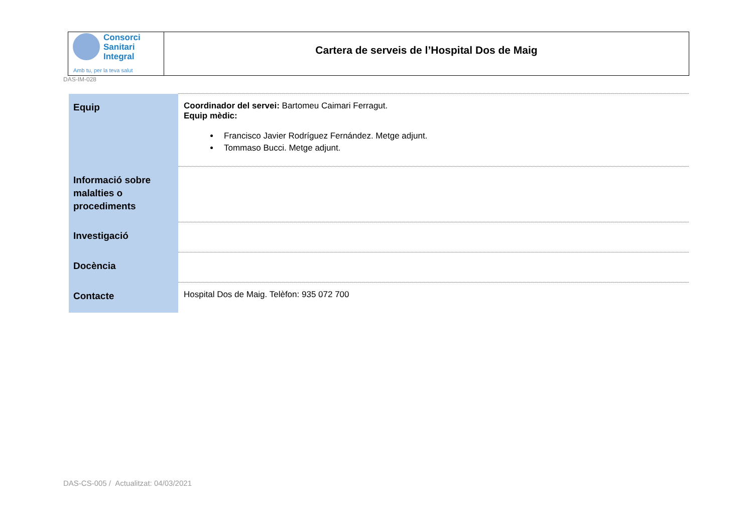Consorci
Sanitari
Integral
Amb tu, per la teva salut
Cartera de serveis de l’Hospital Dos de Maig
DAS-IM-028
| Equip | Coordinador del servei: Bartomeu Caimari Ferragut. Equip mèdic: Francisco Javier Rodríguez Fernández. Metge adjunt. Tommaso Bucci. Metge adjunt. |
| Informació sobre malalties o procediments | |
| Investigació | |
| Docència | |
| Contacte | Hospital Dos de Maig. Telèfon: 935 072 700 |
DAS-CS-005 / Actualitzat: 04/03/2021